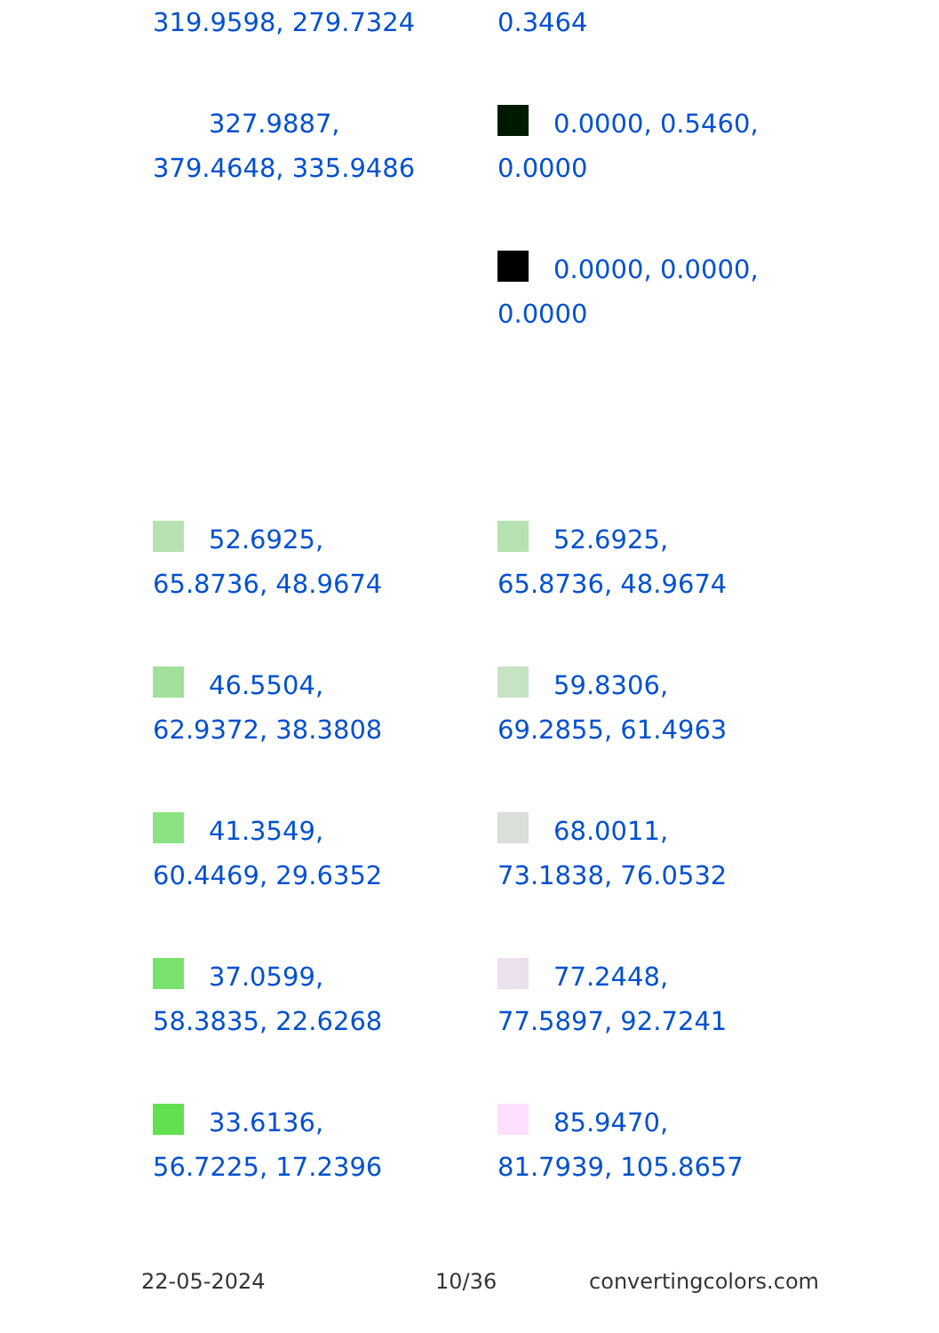319.9598, 279.7324 0.3464
327.9887, 379.4648, 335.9486
0.0000, 0.5460, 0.0000
0.0000, 0.0000, 0.0000
52.6925, 65.8736, 48.9674
52.6925, 65.8736, 48.9674
46.5504, 62.9372, 38.3808
59.8306, 69.2855, 61.4963
41.3549, 60.4469, 29.6352
68.0011, 73.1838, 76.0532
37.0599, 58.3835, 22.6268
77.2448, 77.5897, 92.7241
33.6136, 56.7225, 17.2396
85.9470, 81.7939, 105.8657
22-05-2024 10/36 convertingcolors.com